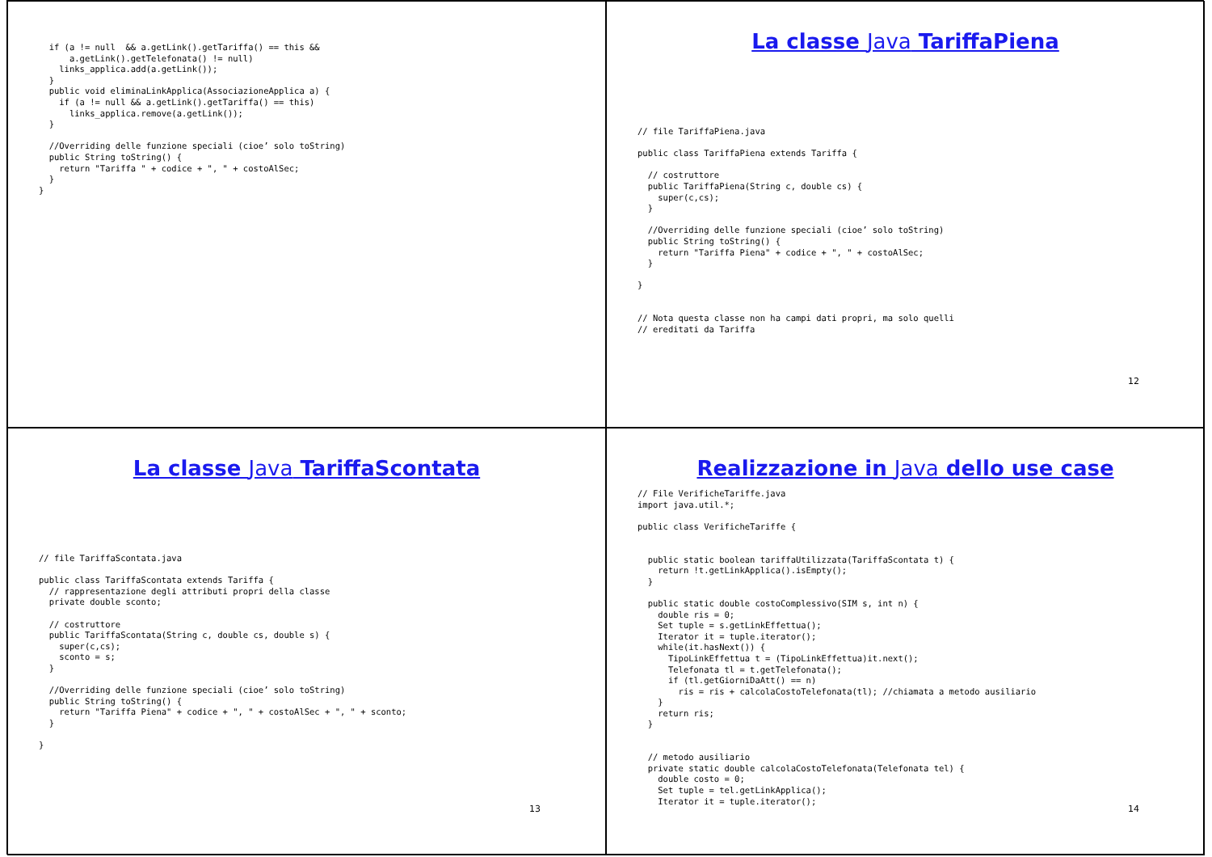if (a != null  && a.getLink().getTariffa() == this &&
      a.getLink().getTelefonata() != null)
    links_applica.add(a.getLink());
  }
  public void eliminaLinkApplica(AssociazioneApplica a) {
    if (a != null && a.getLink().getTariffa() == this)
      links_applica.remove(a.getLink());
  }

  //Overriding delle funzione speciali (cioe’ solo toString)
  public String toString() {
    return "Tariffa " + codice + ", " + costoAlSec;
  }
}
La classe Java TariffaPiena
// file TariffaPiena.java

public class TariffaPiena extends Tariffa {

  // costruttore
  public TariffaPiena(String c, double cs) {
    super(c,cs);
  }

  //Overriding delle funzione speciali (cioe’ solo toString)
  public String toString() {
    return "Tariffa Piena" + codice + ", " + costoAlSec;
  }

}


// Nota questa classe non ha campi dati propri, ma solo quelli
// ereditati da Tariffa
12
La classe Java TariffaScontata
// file TariffaScontata.java

public class TariffaScontata extends Tariffa {
  // rappresentazione degli attributi propri della classe
  private double sconto;

  // costruttore
  public TariffaScontata(String c, double cs, double s) {
    super(c,cs);
    sconto = s;
  }

  //Overriding delle funzione speciali (cioe’ solo toString)
  public String toString() {
    return "Tariffa Piena" + codice + ", " + costoAlSec + ", " + sconto;
  }

}
13
Realizzazione in Java dello use case
// File VerificheTariffe.java
import java.util.*;

public class VerificheTariffe {


  public static boolean tariffaUtilizzata(TariffaScontata t) {
    return !t.getLinkApplica().isEmpty();
  }

  public static double costoComplessivo(SIM s, int n) {
    double ris = 0;
    Set tuple = s.getLinkEffettua();
    Iterator it = tuple.iterator();
    while(it.hasNext()) {
      TipoLinkEffettua t = (TipoLinkEffettua)it.next();
      Telefonata tl = t.getTelefonata();
      if (tl.getGiorniDaAtt() == n)
        ris = ris + calcolaCostoTelefonata(tl); //chiamata a metodo ausiliario
    }
    return ris;
  }


  // metodo ausiliario
  private static double calcolaCostoTelefonata(Telefonata tel) {
    double costo = 0;
    Set tuple = tel.getLinkApplica();
    Iterator it = tuple.iterator();
14